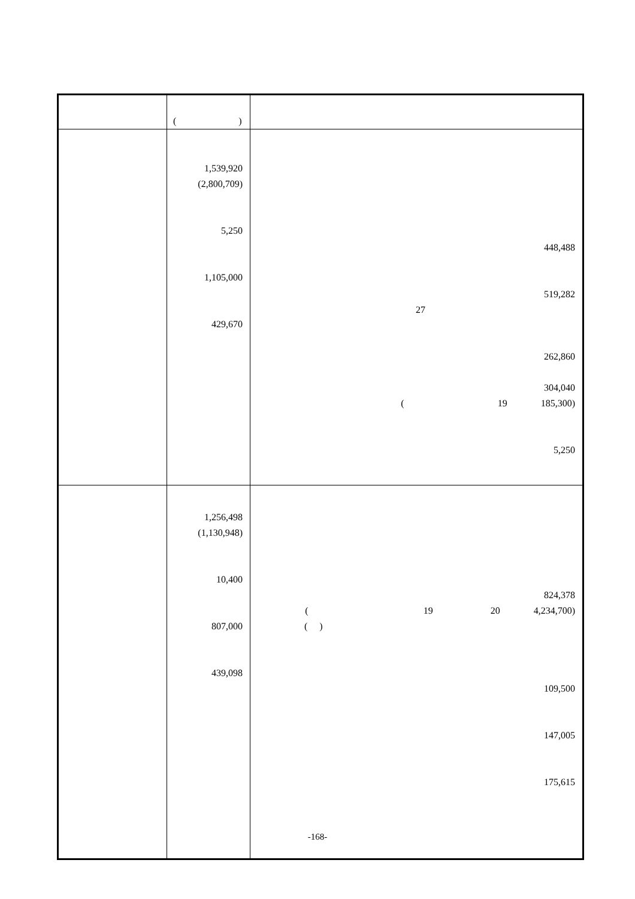| | ( ) | |
| | 1,539,920 (2,800,709) 5,250 1,105,000 429,670 | 448,488 519,282 27 262,860 304,040 ( 19 185,300) 5,250 |
| | 1,256,498 (1,130,948) 10,400 807,000 439,098 | 824,378 ( 19 20 4,234,700) ( ) 109,500 147,005 175,615 |
-168-